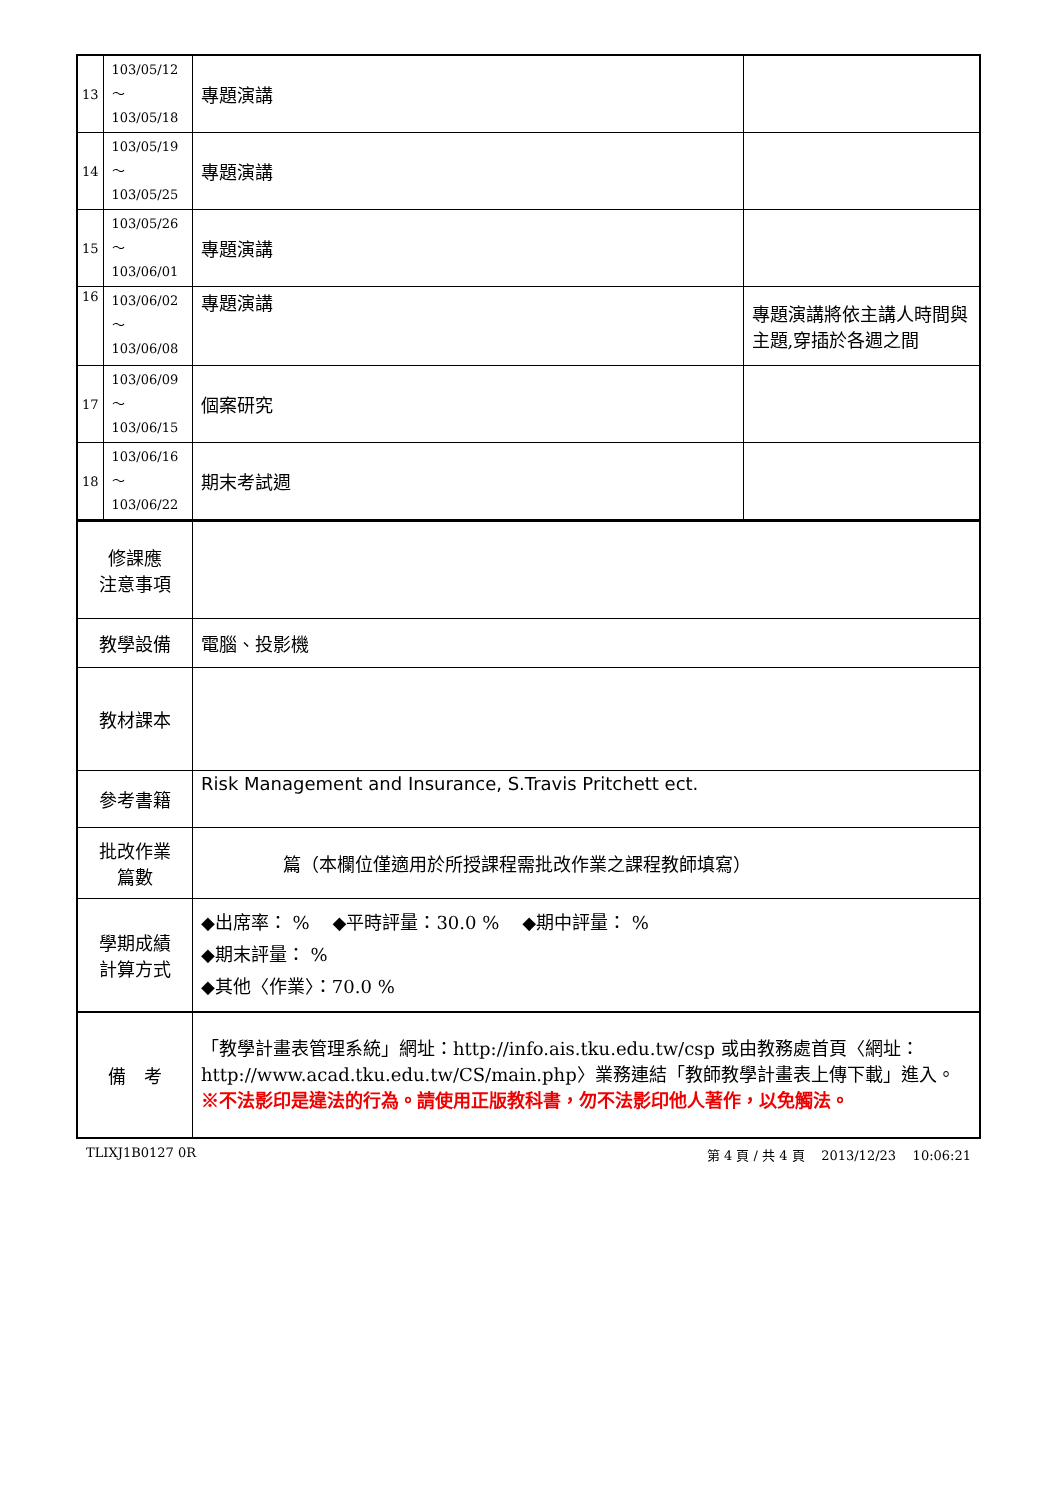| 13 | 103/05/12～ 103/05/18 | 專題演講 | |
| 14 | 103/05/19～ 103/05/25 | 專題演講 | |
| 15 | 103/05/26～ 103/06/01 | 專題演講 | |
| 16 | 103/06/02～ 103/06/08 | 專題演講 | 專題演講將依主講人時間與主題,穿插於各週之間 |
| 17 | 103/06/09～ 103/06/15 | 個案研究 | |
| 18 | 103/06/16～ 103/06/22 | 期末考試週 | |
| 修課應 注意事項 | |
| 教學設備 | 電腦、投影機 |
| 教材課本 | |
| 參考書籍 | Risk Management and Insurance, S.Travis Pritchett ect. |
| 批改作業 篇數 | 篇（本欄位僅適用於所授課程需批改作業之課程教師填寫） |
| 學期成績 計算方式 | ◆出席率： % ◆平時評量：30.0 % ◆期中評量： % ◆期末評量： % ◆其他〈作業〉：70.0 % |
| 備 考 | 「教學計畫表管理系統」網址： http://info.ais.tku.edu.tw/csp 或由教務處首頁〈網址： http://www.acad.tku.edu.tw/CS/main.php 〉業務連結「教師教學計畫表上傳下載」進入。 ※不法影印是違法的行為。請使用正版教科書，勿不法影印他人著作，以免觸法。 |
TLIXJ1B0127 0R 第 4 頁 / 共 4 頁 2013/12/23 10:06:21